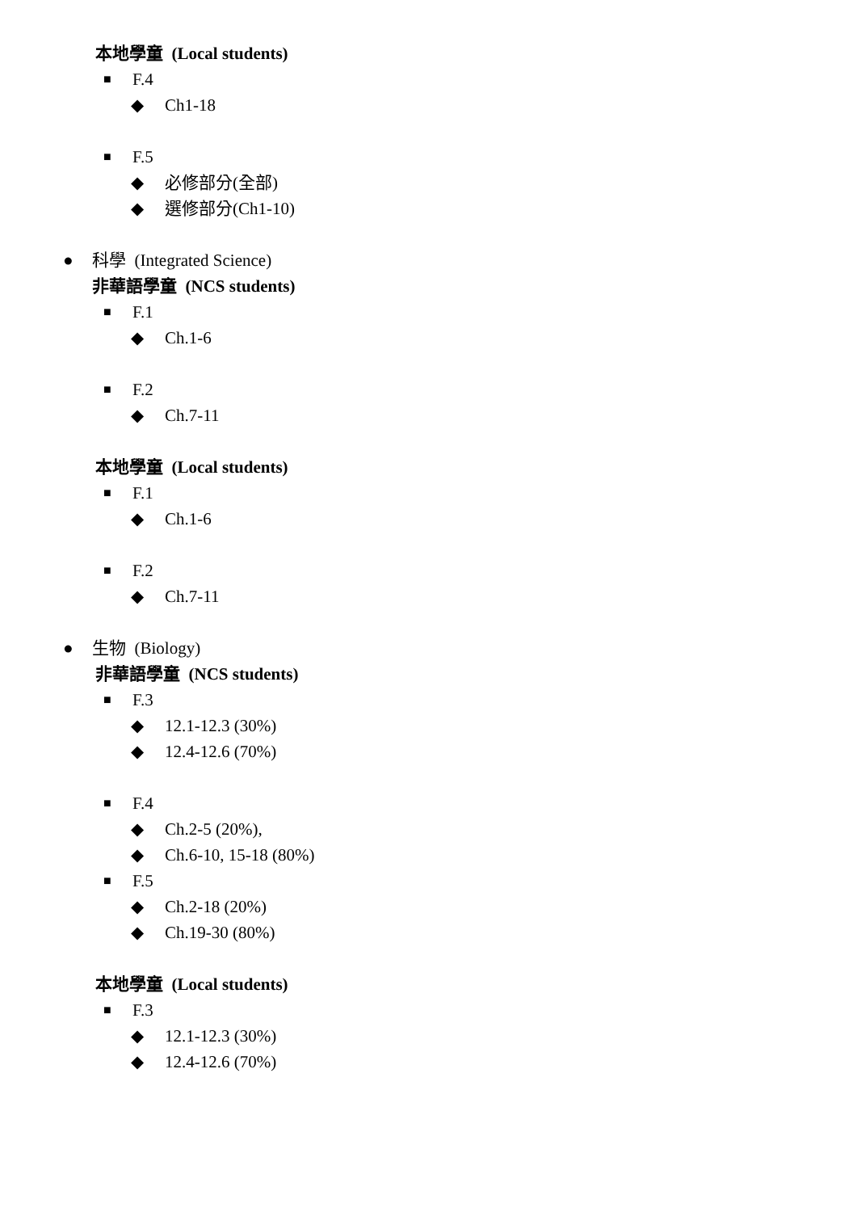本地學童 (Local students)
■ F.4
◆ Ch1-18
■ F.5
◆ 必修部分(全部)
◆ 選修部分(Ch1-10)
● 科學 (Integrated Science)
非華語學童 (NCS students)
■ F.1
◆ Ch.1-6
■ F.2
◆ Ch.7-11
本地學童 (Local students)
■ F.1
◆ Ch.1-6
■ F.2
◆ Ch.7-11
● 生物 (Biology)
非華語學童 (NCS students)
■ F.3
◆ 12.1-12.3 (30%)
◆ 12.4-12.6 (70%)
■ F.4
◆ Ch.2-5 (20%),
◆ Ch.6-10, 15-18 (80%)
■ F.5
◆ Ch.2-18 (20%)
◆ Ch.19-30 (80%)
本地學童 (Local students)
■ F.3
◆ 12.1-12.3 (30%)
◆ 12.4-12.6 (70%)